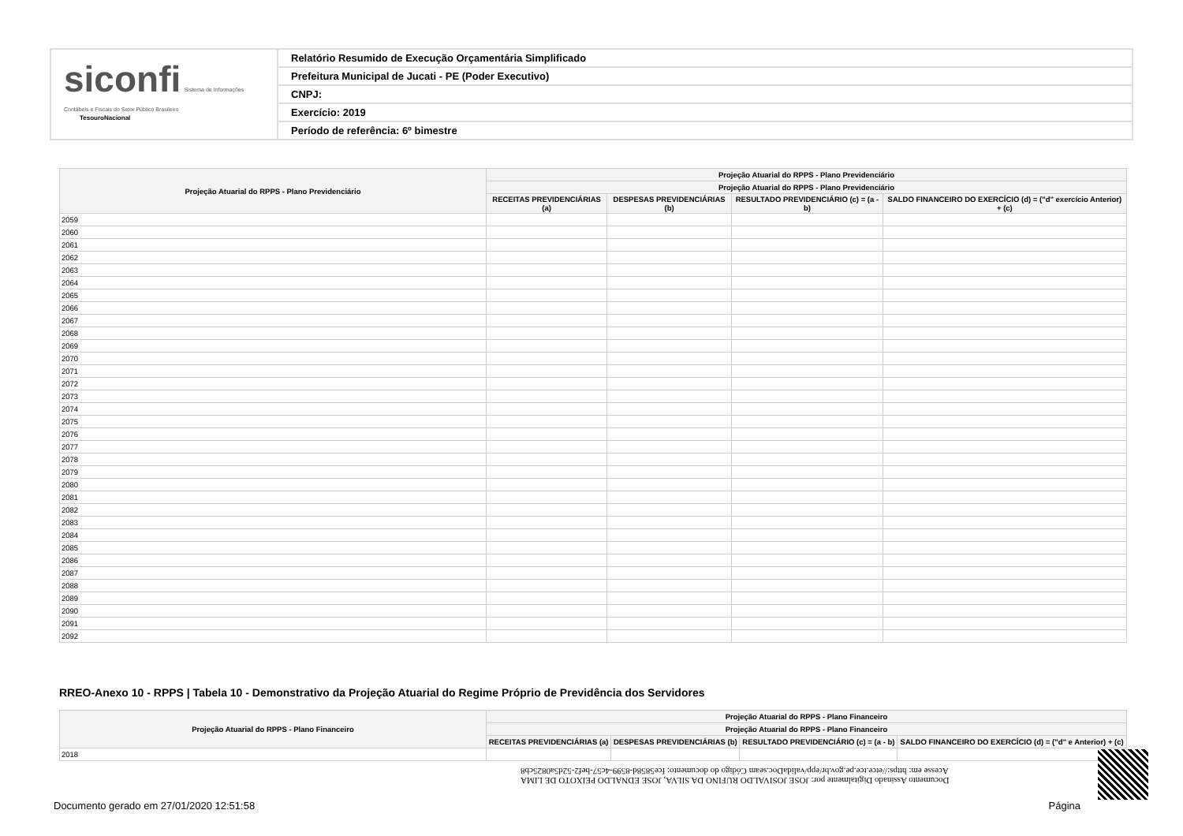siconfi Sistema de Informações Contábeis e Fiscais do Setor Público Brasileiro
TesouroNacional
Relatório Resumido de Execução Orçamentária Simplificado
Prefeitura Municipal de Jucati - PE (Poder Executivo)
CNPJ:
Exercício: 2019
Período de referência: 6º bimestre
| Projeção Atuarial do RPPS - Plano Previdenciário | Projeção Atuarial do RPPS - Plano Previdenciário | | | |
| --- | --- | --- | --- | --- |
| | Projeção Atuarial do RPPS - Plano Previdenciário | | | |
| | RECEITAS PREVIDENCIÁRIAS (a) | DESPESAS PREVIDENCIÁRIAS (b) | RESULTADO PREVIDENCIÁRIO (c) = (a - b) | SALDO FINANCEIRO DO EXERCÍCIO (d) = ("d" exercício Anterior) + (c) |
| 2059 | | | | |
| 2060 | | | | |
| 2061 | | | | |
| 2062 | | | | |
| 2063 | | | | |
| 2064 | | | | |
| 2065 | | | | |
| 2066 | | | | |
| 2067 | | | | |
| 2068 | | | | |
| 2069 | | | | |
| 2070 | | | | |
| 2071 | | | | |
| 2072 | | | | |
| 2073 | | | | |
| 2074 | | | | |
| 2075 | | | | |
| 2076 | | | | |
| 2077 | | | | |
| 2078 | | | | |
| 2079 | | | | |
| 2080 | | | | |
| 2081 | | | | |
| 2082 | | | | |
| 2083 | | | | |
| 2084 | | | | |
| 2085 | | | | |
| 2086 | | | | |
| 2087 | | | | |
| 2088 | | | | |
| 2089 | | | | |
| 2090 | | | | |
| 2091 | | | | |
| 2092 | | | | |
RREO-Anexo 10 - RPPS | Tabela 10 - Demonstrativo da Projeção Atuarial do Regime Próprio de Previdência dos Servidores
| Projeção Atuarial do RPPS - Plano Financeiro | Projeção Atuarial do RPPS - Plano Financeiro | | | |
| --- | --- | --- | --- | --- |
| | Projeção Atuarial do RPPS - Plano Financeiro | | | |
| | RECEITAS PREVIDENCIÁRIAS (a) | DESPESAS PREVIDENCIÁRIAS (b) | RESULTADO PREVIDENCIÁRIO (c) = (a - b) | SALDO FINANCEIRO DO EXERCÍCIO (d) = ("d" e Anterior) + (c) |
| 2018 | | | | |
Documento Assinado Digitalmente por: JOSE JOSIVALDO RUFINO DA SILVA, JOSE EDNALDO PEIXOTO DE LIMA
Acesse em: https://etce.tce.pe.gov.br/epp/validaDoc.seam Código do documento: fce5858d-8599-4c57-bef2-52d5a0825cb8
Documento gerado em 27/01/2020 12:51:58 Página